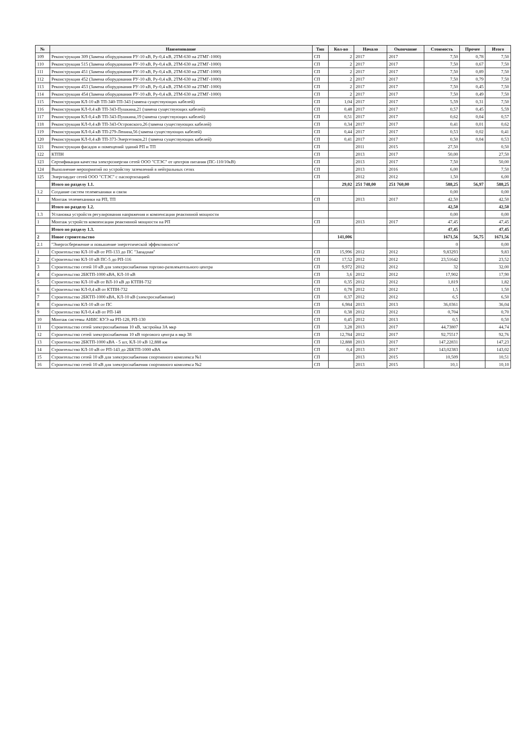| № | Наименование | Тип | Кол-во | Начало | Окончание | Стоимость | Прочее | Итого |
| --- | --- | --- | --- | --- | --- | --- | --- | --- |
| 109 | Реконструкция 309 (Замена оборудования РУ-10 кВ, Ру-0,4 кВ, 2ТМ-630 на 2ТМГ-1000) | СП | 2 | 2017 | 2017 | 7,50 | 0,78 | 7,50 |
| 110 | Реконструкция 515 (Замена оборудования РУ-10 кВ, Ру-0,4 кВ, 2ТМ-630 на 2ТМГ-1000) | СП | 2 | 2017 | 2017 | 7,50 | 0,67 | 7,50 |
| 111 | Реконструкция 451 (Замена оборудования РУ-10 кВ, Ру-0,4 кВ, 2ТМ-630 на 2ТМГ-1000) | СП | 2 | 2017 | 2017 | 7,50 | 0,89 | 7,50 |
| 112 | Реконструкция 452 (Замена оборудования РУ-10 кВ, Ру-0,4 кВ, 2ТМ-630 на 2ТМГ-1000) | СП | 2 | 2017 | 2017 | 7,50 | 0,79 | 7,50 |
| 113 | Реконструкция 453 (Замена оборудования РУ-10 кВ, Ру-0,4 кВ, 2ТМ-630 на 2ТМГ-1000) | СП | 2 | 2017 | 2017 | 7,50 | 0,45 | 7,50 |
| 114 | Реконструкция 454 (Замена оборудования РУ-10 кВ, Ру-0,4 кВ, 2ТМ-630 на 2ТМГ-1000) | СП | 2 | 2017 | 2017 | 7,50 | 0,49 | 7,50 |
| 115 | Реконструкция КЛ-10 кВ ТП-340-ТП-343 (замена существующих кабелей) | СП | 1,04 | 2017 | 2017 | 5,59 | 0,31 | 7,50 |
| 116 | Реконструкция КЛ-0,4 кВ ТП-343-Пушкина,21 (замена существующих кабелей) | СП | 0,48 | 2017 | 2017 | 0,57 | 0,45 | 5,59 |
| 117 | Реконструкция КЛ-0,4 кВ ТП-343-Пушкина,19 (замена существующих кабелей) | СП | 0,51 | 2017 | 2017 | 0,62 | 0,04 | 0,57 |
| 118 | Реконструкция КЛ-0,4 кВ ТП-343-Островского,26 (замена существующих кабелей) | СП | 0,34 | 2017 | 2017 | 0,41 | 0,01 | 0,62 |
| 119 | Реконструкция КЛ-0,4 кВ ТП-279-Ленина,56 (замена существующих кабелей) | СП | 0,44 | 2017 | 2017 | 0,53 | 0,02 | 0,41 |
| 120 | Реконструкция КЛ-0,4 кВ ТП-373-Энергетиков,21 (замена существующих кабелей) | СП | 0,41 | 2017 | 2017 | 0,50 | 0,04 | 0,53 |
| 121 | Реконструкция фасадов и помещений зданий РП и ТП | СП | | 2011 | 2015 | 27,50 | | 0,50 |
| 122 | КТПН | СП | | 2013 | 2017 | 50,00 | | 27,50 |
| 123 | Сертификация качества электроэнергии сетей ООО "СТЭС" от центров питания (ПС-110/10кВ) | СП | | 2013 | 2017 | 7,50 | | 50,00 |
| 124 | Выполнение мероприятий по устройству заземлений в нейтральных сетях | СП | | 2013 | 2016 | 6,00 | | 7,50 |
| 125 | Энергоаудит сетей ООО "СТЭС" с паспортизацией | СП | | 2012 | 2012 | 1,50 | | 6,00 |
| | Итого по разделу 1.1. | | 29,02 | 251 748,00 | 251 760,00 | 588,25 | 56,97 | 588,25 |
| 1.2 | Создание систем телемеханики и связи | | | | | 0,00 | | 0,00 |
| 1 | Монтаж телемеханики на РП, ТП | СП | | 2013 | 2017 | 42,50 | | 42,50 |
| | Итого по разделу 1.2. | | | | | 42,50 | | 42,50 |
| 1.3 | Установка устройств регулирования напряжения и компенсации реактивной мощности | | | | | 0,00 | | 0,00 |
| 1 | Монтаж устройств компенсации реактивной мощности на РП | СП | | 2013 | 2017 | 47,45 | | 47,45 |
| | Итого по разделу 1.3. | | | | | 47,45 | | 47,45 |
| 2 | Новое строительство | | 141,006 | | | 1671,56 | 56,75 | 1671,56 |
| 2.1 | "Энергосбережение и повышение энергетической эффективности" | | | | | 0 | | 0,00 |
| 1 | Строительство КЛ-10 кВ от РП-133 до ПС "Западная" | СП | 15,996 | 2012 | 2012 | 9,83293 | | 9,83 |
| 2 | Строительство КЛ-10 кВ ПС-5 до РП-116 | СП | 17,52 | 2012 | 2012 | 23,51642 | | 23,52 |
| 3 | Строительство сетей 10 кВ для электроснабжения торгово-развлекательного центра | СП | 9,972 | 2012 | 2012 | 32 | | 32,00 |
| 4 | Строительство 2БКТП-1000 кВА, КЛ-10 кВ | СП | 3,6 | 2012 | 2012 | 17,902 | | 17,90 |
| 5 | Строительство КЛ-10 кВ от ВЛ-10 кВ до КТПН-732 | СП | 0,35 | 2012 | 2012 | 1,819 | | 1,82 |
| 6 | Строительство КЛ-0,4 кВ от КТПН-732 | СП | 0,78 | 2012 | 2012 | 1,5 | | 1,50 |
| 7 | Строительство 2БКТП-1000 кВА, КЛ-10 кВ (электроснабжение) | СП | 0,37 | 2012 | 2012 | 6,5 | | 6,50 |
| 8 | Строительство КЛ-10 кВ от ПС | СП | 6,984 | 2013 | 2013 | 36,0361 | | 36,04 |
| 9 | Строительство КЛ-0,4 кВ от РП-148 | СП | 0,38 | 2012 | 2012 | 0,704 | | 0,70 |
| 10 | Монтаж системы АИИС КУЭ на РП-128, РП-130 | СП | 0,45 | 2012 | 2013 | 0,5 | | 0,50 |
| 11 | Строительство сетей электроснабжения 10 кВ, застройка ЗА мкр | СП | 3,28 | 2013 | 2017 | 44,73807 | | 44,74 |
| 12 | Строительство сетей электроснабжения 10 кВ торгового центра в мкр 38 | СП | 12,784 | 2012 | 2017 | 92,75517 | | 92,76 |
| 13 | Строительство 2БКТП-1000 кВА - 5 шт, КЛ-10 кВ 12,888 км | СП | 12,888 | 2013 | 2017 | 147,22831 | | 147,23 |
| 14 | Строительство КЛ-10 кВ от РП-143 до 2БКТП-1000 кВА | СП | 0,4 | 2013 | 2017 | 143,02383 | | 143,02 |
| 15 | Строительство сетей 10 кВ для электроснабжения спортивного комплекса №1 | СП | | 2013 | 2015 | 10,509 | | 10,51 |
| 16 | Строительство сетей 10 кВ для электроснабжения спортивного комплекса №2 | СП | | 2013 | 2015 | 10,1 | | 10,10 |